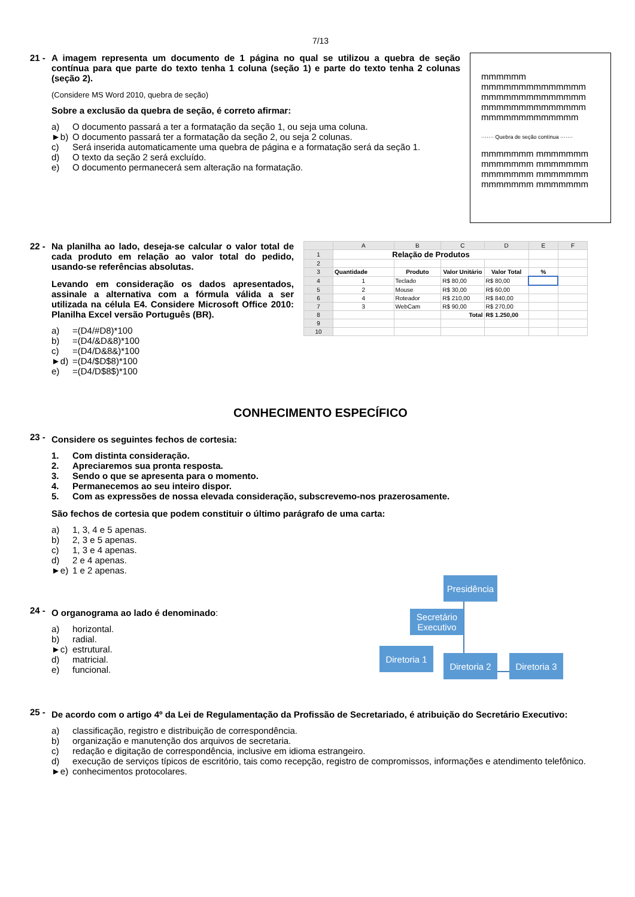7/13
21 - A imagem representa um documento de 1 página no qual se utilizou a quebra de seção contínua para que parte do texto tenha 1 coluna (seção 1) e parte do texto tenha 2 colunas (seção 2).
(Considere MS Word 2010, quebra de seção)
Sobre a exclusão da quebra de seção, é correto afirmar:
a) O documento passará a ter a formatação da seção 1, ou seja uma coluna.
►b) O documento passará ter a formatação da seção 2, ou seja 2 colunas.
c) Será inserida automaticamente uma quebra de página e a formatação será da seção 1.
d) O texto da seção 2 será excluído.
e) O documento permanecerá sem alteração na formatação.
mmmmmm
mmmmmmmmmmmmmm
mmmmmmmmmmmmmm
mmmmmmmmmmmmmm
mmmmmmmmmmmmm
······· Quebra de seção contínua ·······
mmmmmmm mmmmmmm
mmmmmmm mmmmmmm
mmmmmmm mmmmmmm
mmmmmmm mmmmmmm
22 - Na planilha ao lado, deseja-se calcular o valor total de cada produto em relação ao valor total do pedido, usando-se referências absolutas.
Levando em consideração os dados apresentados, assinale a alternativa com a fórmula válida a ser utilizada na célula E4. Considere Microsoft Office 2010: Planilha Excel versão Português (BR).
a) =(D4/#D8)*100
b) =(D4/&D&8)*100
c) =(D4/D&8&)*100
►d) =(D4/$D$8)*100
e) =(D4/D$8$)*100
| | A | B | C | D | E | F |
| 1 | Relação de Produtos | | | | | |
| 2 | | | | | | |
| 3 | Quantidade | Produto | Valor Unitário | Valor Total | % | |
| 4 | 1 | Teclado | R$ 80,00 | R$ 80,00 | | |
| 5 | 2 | Mouse | R$ 30,00 | R$ 60,00 | | |
| 6 | 4 | Roteador | R$ 210,00 | R$ 840,00 | | |
| 7 | 3 | WebCam | R$ 90,00 | R$ 270,00 | | |
| 8 | | | Total | R$ 1.250,00 | | |
| 9 | | | | | | |
| 10 | | | | | | |
CONHECIMENTO ESPECÍFICO
23 -
Considere os seguintes fechos de cortesia:
1. Com distinta consideração.
2. Apreciaremos sua pronta resposta.
3. Sendo o que se apresenta para o momento.
4. Permanecemos ao seu inteiro dispor.
5. Com as expressões de nossa elevada consideração, subscrevemo-nos prazerosamente.
São fechos de cortesia que podem constituir o último parágrafo de uma carta:
a) 1, 3, 4 e 5 apenas.
b) 2, 3 e 5 apenas.
c) 1, 3 e 4 apenas.
d) 2 e 4 apenas.
►e) 1 e 2 apenas.
24 -
O organograma ao lado é denominado:
a) horizontal.
b) radial.
►c) estrutural.
d) matricial.
e) funcional.
Presidência
Secretário Executivo
Diretoria 1
Diretoria 2
Diretoria 3
25 -
De acordo com o artigo 4º da Lei de Regulamentação da Profissão de Secretariado, é atribuição do Secretário Executivo:
a) classificação, registro e distribuição de correspondência.
b) organização e manutenção dos arquivos de secretaria.
c) redação e digitação de correspondência, inclusive em idioma estrangeiro.
d) execução de serviços típicos de escritório, tais como recepção, registro de compromissos, informações e atendimento telefônico.
►e) conhecimentos protocolares.